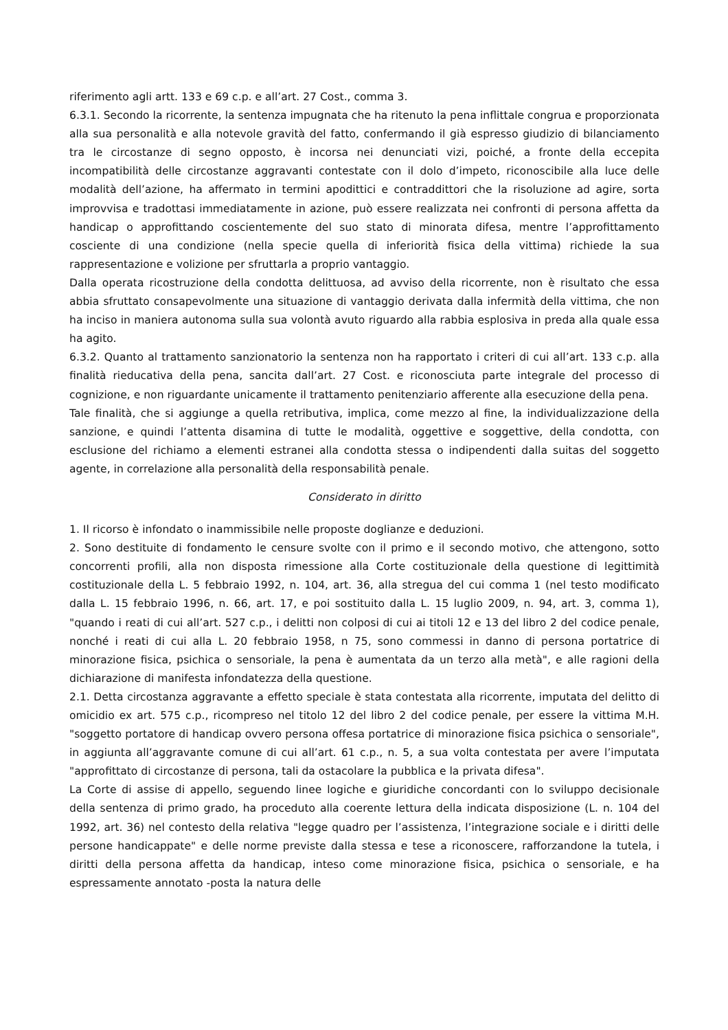riferimento agli artt. 133 e 69 c.p. e all’art. 27 Cost., comma 3.
6.3.1. Secondo la ricorrente, la sentenza impugnata che ha ritenuto la pena inflittale congrua e proporzionata alla sua personalità e alla notevole gravità del fatto, confermando il già espresso giudizio di bilanciamento tra le circostanze di segno opposto, è incorsa nei denunciati vizi, poiché, a fronte della eccepita incompatibilità delle circostanze aggravanti contestate con il dolo d’impeto, riconoscibile alla luce delle modalità dell’azione, ha affermato in termini apodittici e contraddittori che la risoluzione ad agire, sorta improvvisa e tradottasi immediatamente in azione, può essere realizzata nei confronti di persona affetta da handicap o approfittando coscientemente del suo stato di minorata difesa, mentre l’approfittamento cosciente di una condizione (nella specie quella di inferiorità fisica della vittima) richiede la sua rappresentazione e volizione per sfruttarla a proprio vantaggio.
Dalla operata ricostruzione della condotta delittuosa, ad avviso della ricorrente, non è risultato che essa abbia sfruttato consapevolmente una situazione di vantaggio derivata dalla infermità della vittima, che non ha inciso in maniera autonoma sulla sua volontà avuto riguardo alla rabbia esplosiva in preda alla quale essa ha agito.
6.3.2. Quanto al trattamento sanzionatorio la sentenza non ha rapportato i criteri di cui all’art. 133 c.p. alla finalità rieducativa della pena, sancita dall’art. 27 Cost. e riconosciuta parte integrale del processo di cognizione, e non riguardante unicamente il trattamento penitenziario afferente alla esecuzione della pena.
Tale finalità, che si aggiunge a quella retributiva, implica, come mezzo al fine, la individualizzazione della sanzione, e quindi l’attenta disamina di tutte le modalità, oggettive e soggettive, della condotta, con esclusione del richiamo a elementi estranei alla condotta stessa o indipendenti dalla suitas del soggetto agente, in correlazione alla personalità della responsabilità penale.
Considerato in diritto
1. Il ricorso è infondato o inammissibile nelle proposte doglianze e deduzioni.
2. Sono destituite di fondamento le censure svolte con il primo e il secondo motivo, che attengono, sotto concorrenti profili, alla non disposta rimessione alla Corte costituzionale della questione di legittimità costituzionale della L. 5 febbraio 1992, n. 104, art. 36, alla stregua del cui comma 1 (nel testo modificato dalla L. 15 febbraio 1996, n. 66, art. 17, e poi sostituito dalla L. 15 luglio 2009, n. 94, art. 3, comma 1), "quando i reati di cui all’art. 527 c.p., i delitti non colposi di cui ai titoli 12 e 13 del libro 2 del codice penale, nonché i reati di cui alla L. 20 febbraio 1958, n 75, sono commessi in danno di persona portatrice di minorazione fisica, psichica o sensoriale, la pena è aumentata da un terzo alla metà", e alle ragioni della dichiarazione di manifesta infondatezza della questione.
2.1. Detta circostanza aggravante a effetto speciale è stata contestata alla ricorrente, imputata del delitto di omicidio ex art. 575 c.p., ricompreso nel titolo 12 del libro 2 del codice penale, per essere la vittima M.H. "soggetto portatore di handicap ovvero persona offesa portatrice di minorazione fisica psichica o sensoriale", in aggiunta all’aggravante comune di cui all’art. 61 c.p., n. 5, a sua volta contestata per avere l’imputata "approfittato di circostanze di persona, tali da ostacolare la pubblica e la privata difesa".
La Corte di assise di appello, seguendo linee logiche e giuridiche concordanti con lo sviluppo decisionale della sentenza di primo grado, ha proceduto alla coerente lettura della indicata disposizione (L. n. 104 del 1992, art. 36) nel contesto della relativa "legge quadro per l’assistenza, l’integrazione sociale e i diritti delle persone handicappate" e delle norme previste dalla stessa e tese a riconoscere, rafforzandone la tutela, i diritti della persona affetta da handicap, inteso come minorazione fisica, psichica o sensoriale, e ha espressamente annotato -posta la natura delle